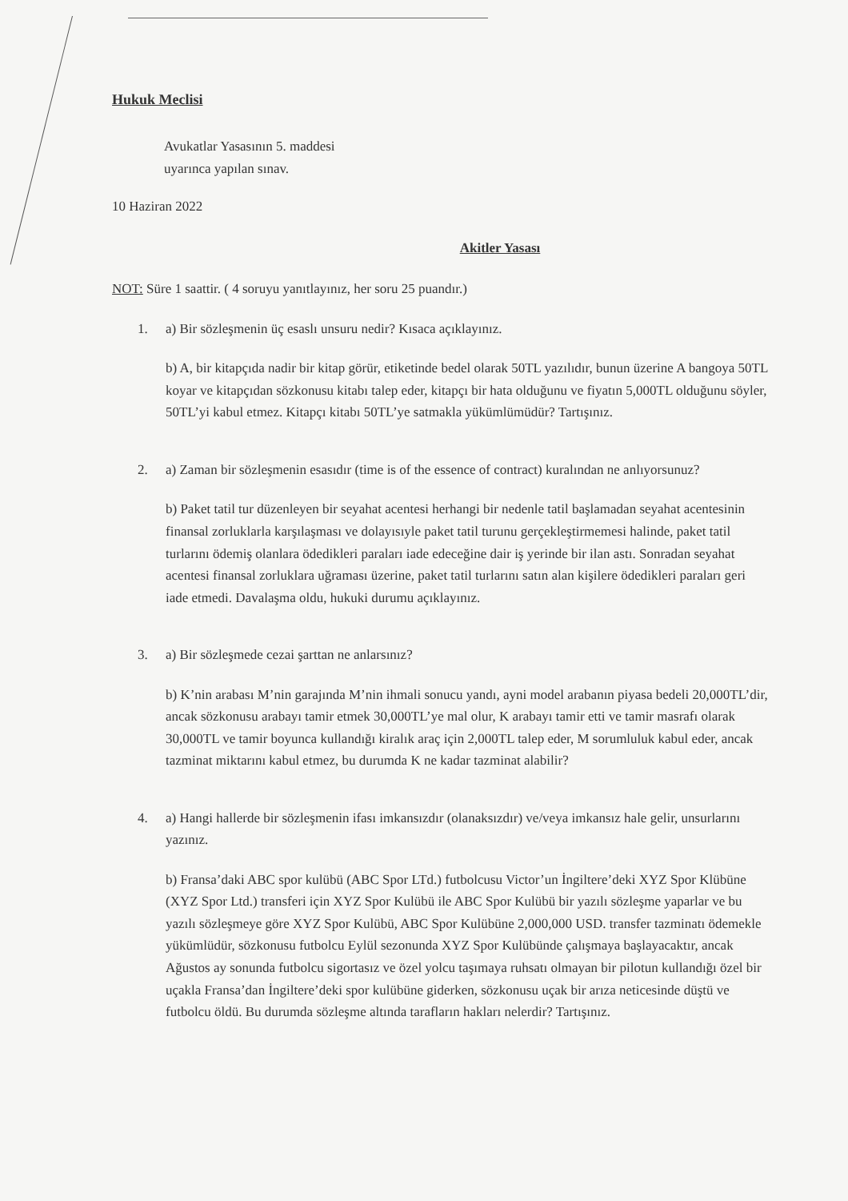Hukuk Meclisi
Avukatlar Yasasının 5. maddesi
uyarınca yapılan sınav.
10 Haziran 2022
Akitler Yasası
NOT: Süre 1 saattir. ( 4 soruyu yanıtlayınız, her soru 25 puandır.)
1. a) Bir sözleşmenin üç esaslı unsuru nedir? Kısaca açıklayınız.
b) A, bir kitapçıda nadir bir kitap görür, etiketinde bedel olarak 50TL yazılıdır, bunun üzerine A bangoya 50TL koyar ve kitapçıdan sözkonusu kitabı talep eder, kitapçı bir hata olduğunu ve fiyatın 5,000TL olduğunu söyler, 50TL’yi kabul etmez. Kitapçı kitabı 50TL’ye satmakla yükümlümüdür? Tartışınız.
2. a) Zaman bir sözleşmenin esasıdır (time is of the essence of contract) kuralından ne anlıyorsunuz?
b) Paket tatil tur düzenleyen bir seyahat acentesi herhangi bir nedenle tatil başlamadan seyahat acentesinin finansal zorluklarla karşılaşması ve dolayısıyle paket tatil turunu gerçekleştirmemesi halinde, paket tatil turlarını ödemiş olanlara ödedikleri paraları iade edeceğine dair iş yerinde bir ilan astı. Sonradan seyahat acentesi finansal zorluklara uğraması üzerine, paket tatil turlarını satın alan kişilere ödedikleri paraları geri iade etmedi. Davalaşma oldu, hukuki durumu açıklayınız.
3. a) Bir sözleşmede cezai şarttan ne anlarsınız?
b) K’nin arabası M’nin garajında M’nin ihmali sonucu yandı, ayni model arabanın piyasa bedeli 20,000TL’dir, ancak sözkonusu arabayı tamir etmek 30,000TL’ye mal olur, K arabayı tamir etti ve tamir masrafı olarak 30,000TL ve tamir boyunca kullandığı kiralık araç için 2,000TL talep eder, M sorumluluk kabul eder, ancak tazminat miktarını kabul etmez, bu durumda K ne kadar tazminat alabilir?
4. a) Hangi hallerde bir sözleşmenin ifası imkansızdır (olanaksızdır) ve/veya imkansız hale gelir, unsurlarını yazınız.
b) Fransa’daki ABC spor kulübü (ABC Spor LTd.) futbolcusu Victor’un İngiltere’deki XYZ Spor Klübüne (XYZ Spor Ltd.) transferi için XYZ Spor Kulübü ile ABC Spor Kulübü bir yazılı sözleşme yaparlar ve bu yazılı sözleşmeye göre XYZ Spor Kulübü, ABC Spor Kulübüne 2,000,000 USD. transfer tazminatı ödemekle yükümlüdür, sözkonusu futbolcu Eylül sezonunda XYZ Spor Kulübünde çalışmaya başlayacaktır, ancak Ağustos ay sonunda futbolcu sigortasız ve özel yolcu taşımaya ruhsatı olmayan bir pilotun kullandığı özel bir uçakla Fransa’dan İngiltere’deki spor kulübüne giderken, sözkonusu uçak bir arıza neticesinde düştü ve futbolcu öldü. Bu durumda sözleşme altında tarafların hakları nelerdir? Tartışınız.